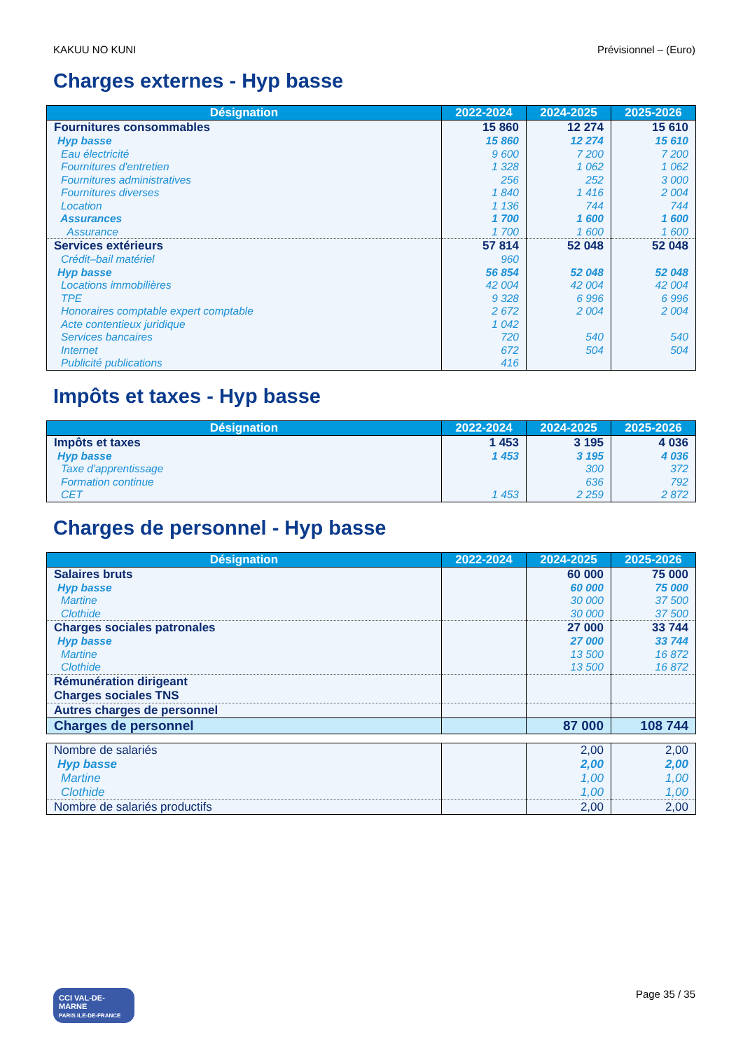KAKUU NO KUNI Prévisionnel – (Euro)
Charges externes - Hyp basse
| Désignation | 2022-2024 | 2024-2025 | 2025-2026 |
| --- | --- | --- | --- |
| Fournitures consommables | 15 860 | 12 274 | 15 610 |
| Hyp basse | 15 860 | 12 274 | 15 610 |
| Eau électricité | 9 600 | 7 200 | 7 200 |
| Fournitures d'entretien | 1 328 | 1 062 | 1 062 |
| Fournitures administratives | 256 | 252 | 3 000 |
| Fournitures diverses | 1 840 | 1 416 | 2 004 |
| Location | 1 136 | 744 | 744 |
| Assurances | 1 700 | 1 600 | 1 600 |
| Assurance | 1 700 | 1 600 | 1 600 |
| Services extérieurs | 57 814 | 52 048 | 52 048 |
| Crédit–bail matériel | 960 | | |
| Hyp basse | 56 854 | 52 048 | 52 048 |
| Locations immobilières | 42 004 | 42 004 | 42 004 |
| TPE | 9 328 | 6 996 | 6 996 |
| Honoraires comptable expert comptable | 2 672 | 2 004 | 2 004 |
| Acte contentieux juridique | 1 042 | | |
| Services bancaires | 720 | 540 | 540 |
| Internet | 672 | 504 | 504 |
| Publicité publications | 416 | | |
Impôts et taxes - Hyp basse
| Désignation | 2022-2024 | 2024-2025 | 2025-2026 |
| --- | --- | --- | --- |
| Impôts et taxes | 1 453 | 3 195 | 4 036 |
| Hyp basse | 1 453 | 3 195 | 4 036 |
| Taxe d'apprentissage | | 300 | 372 |
| Formation continue | | 636 | 792 |
| CET | 1 453 | 2 259 | 2 872 |
Charges de personnel - Hyp basse
| Désignation | 2022-2024 | 2024-2025 | 2025-2026 |
| --- | --- | --- | --- |
| Salaires bruts | | 60 000 | 75 000 |
| Hyp basse | | 60 000 | 75 000 |
| Martine | | 30 000 | 37 500 |
| Clothide | | 30 000 | 37 500 |
| Charges sociales patronales | | 27 000 | 33 744 |
| Hyp basse | | 27 000 | 33 744 |
| Martine | | 13 500 | 16 872 |
| Clothide | | 13 500 | 16 872 |
| Rémunération dirigeant | | | |
| Charges sociales TNS | | | |
| Autres charges de personnel | | | |
| Charges de personnel | | 87 000 | 108 744 |
| Nombre de salariés | | 2,00 | 2,00 |
| Hyp basse | | 2,00 | 2,00 |
| Martine | | 1,00 | 1,00 |
| Clothide | | 1,00 | 1,00 |
| Nombre de salariés productifs | | 2,00 | 2,00 |
CCI VAL-DE-MARNE
PARIS ILE-DE-FRANCE
Page 35 / 35